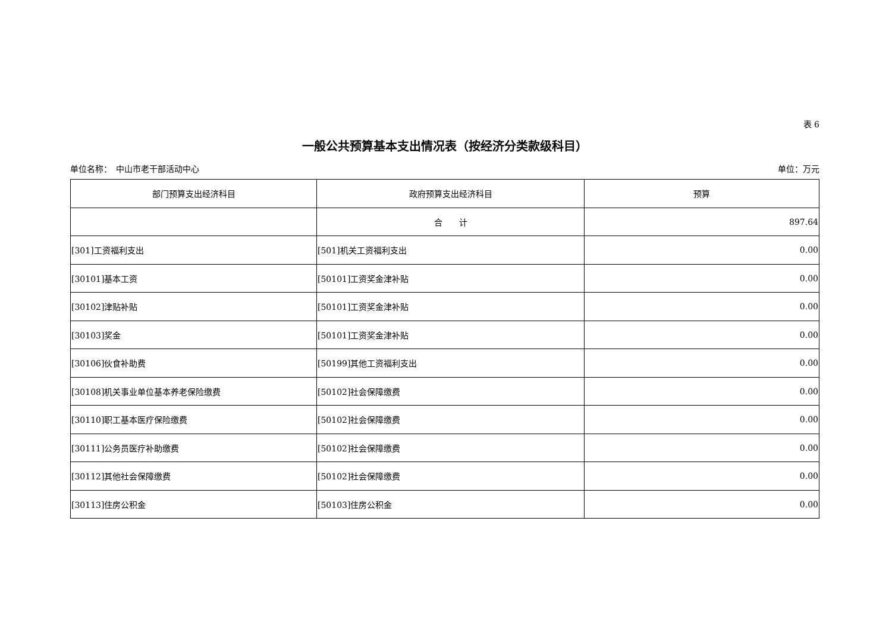表 6
一般公共预算基本支出情况表（按经济分类款级科目）
单位名称：　中山市老干部活动中心 单位：万元
| 部门预算支出经济科目 | 政府预算支出经济科目 | 预算 |
| --- | --- | --- |
| | 合 计 | 897.64 |
| [301]工资福利支出 | [501]机关工资福利支出 | 0.00 |
| [30101]基本工资 | [50101]工资奖金津补贴 | 0.00 |
| [30102]津贴补贴 | [50101]工资奖金津补贴 | 0.00 |
| [30103]奖金 | [50101]工资奖金津补贴 | 0.00 |
| [30106]伙食补助费 | [50199]其他工资福利支出 | 0.00 |
| [30108]机关事业单位基本养老保险缴费 | [50102]社会保障缴费 | 0.00 |
| [30110]职工基本医疗保险缴费 | [50102]社会保障缴费 | 0.00 |
| [30111]公务员医疗补助缴费 | [50102]社会保障缴费 | 0.00 |
| [30112]其他社会保障缴费 | [50102]社会保障缴费 | 0.00 |
| [30113]住房公积金 | [50103]住房公积金 | 0.00 |